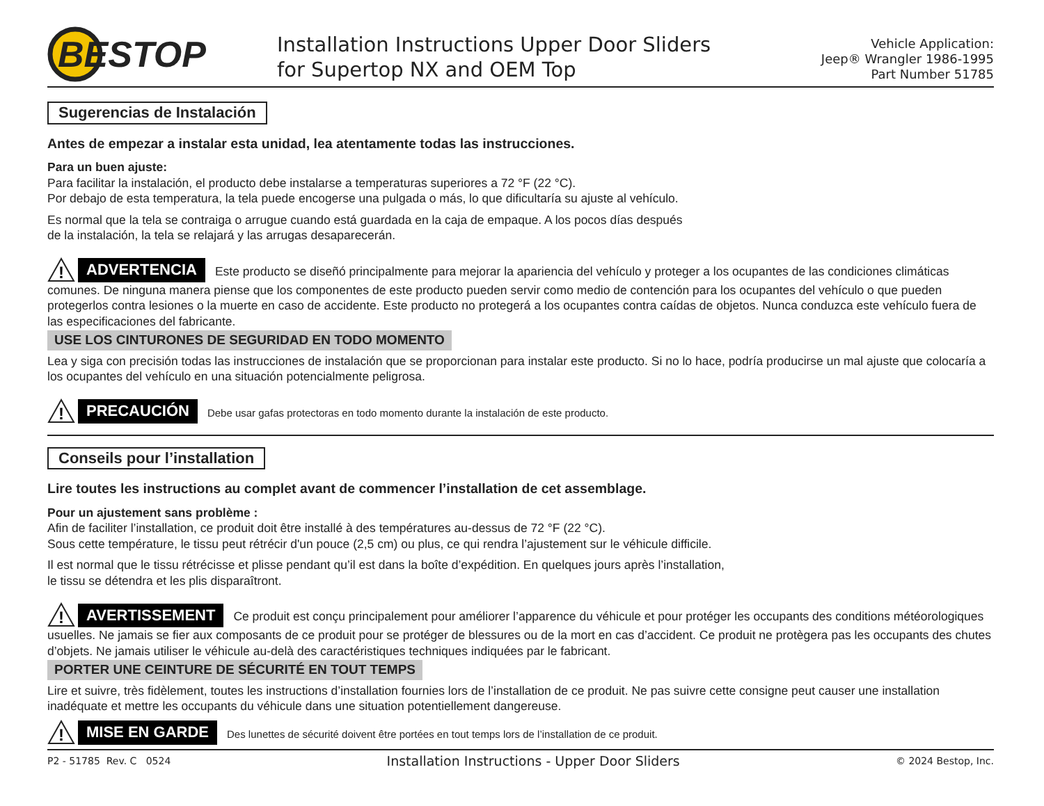BESTOP
Installation Instructions Upper Door Sliders
for Supertop NX and OEM Top
Vehicle Application:
Jeep® Wrangler 1986-1995
Part Number 51785
Sugerencias de Instalación
Antes de empezar a instalar esta unidad, lea atentamente todas las instrucciones.
Para un buen ajuste:
Para facilitar la instalación, el producto debe instalarse a temperaturas superiores a 72 °F (22 °C).
Por debajo de esta temperatura, la tela puede encogerse una pulgada o más, lo que dificultaría su ajuste al vehículo.
Es normal que la tela se contraiga o arrugue cuando está guardada en la caja de empaque. A los pocos días después
de la instalación, la tela se relajará y las arrugas desaparecerán.
!
ADVERTENCIA Este producto se diseñó principalmente para mejorar la apariencia del vehículo y proteger a los ocupantes de las condiciones climáticas comunes. De ninguna manera piense que los componentes de este producto pueden servir como medio de contención para los ocupantes del vehículo o que pueden protegerlos contra lesiones o la muerte en caso de accidente. Este producto no protegerá a los ocupantes contra caídas de objetos. Nunca conduzca este vehículo fuera de las especificaciones del fabricante.
USE LOS CINTURONES DE SEGURIDAD EN TODO MOMENTO
Lea y siga con precisión todas las instrucciones de instalación que se proporcionan para instalar este producto. Si no lo hace, podría producirse un mal ajuste que colocaría a los ocupantes del vehículo en una situación potencialmente peligrosa.
!
PRECAUCIÓN Debe usar gafas protectoras en todo momento durante la instalación de este producto.
Conseils pour l’installation
Lire toutes les instructions au complet avant de commencer l’installation de cet assemblage.
Pour un ajustement sans problème :
Afin de faciliter l’installation, ce produit doit être installé à des températures au-dessus de 72 °F (22 °C).
Sous cette température, le tissu peut rétrécir d'un pouce (2,5 cm) ou plus, ce qui rendra l’ajustement sur le véhicule difficile.
Il est normal que le tissu rétrécisse et plisse pendant qu’il est dans la boîte d’expédition. En quelques jours après l’installation,
le tissu se détendra et les plis disparaîtront.
!
AVERTISSEMENT Ce produit est conçu principalement pour améliorer l’apparence du véhicule et pour protéger les occupants des conditions météorologiques usuelles. Ne jamais se fier aux composants de ce produit pour se protéger de blessures ou de la mort en cas d’accident. Ce produit ne protègera pas les occupants des chutes d’objets. Ne jamais utiliser le véhicule au-delà des caractéristiques techniques indiquées par le fabricant.
PORTER UNE CEINTURE DE SÉCURITÉ EN TOUT TEMPS
Lire et suivre, très fidèlement, toutes les instructions d’installation fournies lors de l’installation de ce produit. Ne pas suivre cette consigne peut causer une installation inadéquate et mettre les occupants du véhicule dans une situation potentiellement dangereuse.
!
MISE EN GARDE Des lunettes de sécurité doivent être portées en tout temps lors de l’installation de ce produit.
P2 - 51785 Rev. C 0524 Installation Instructions - Upper Door Sliders © 2024 Bestop, Inc.